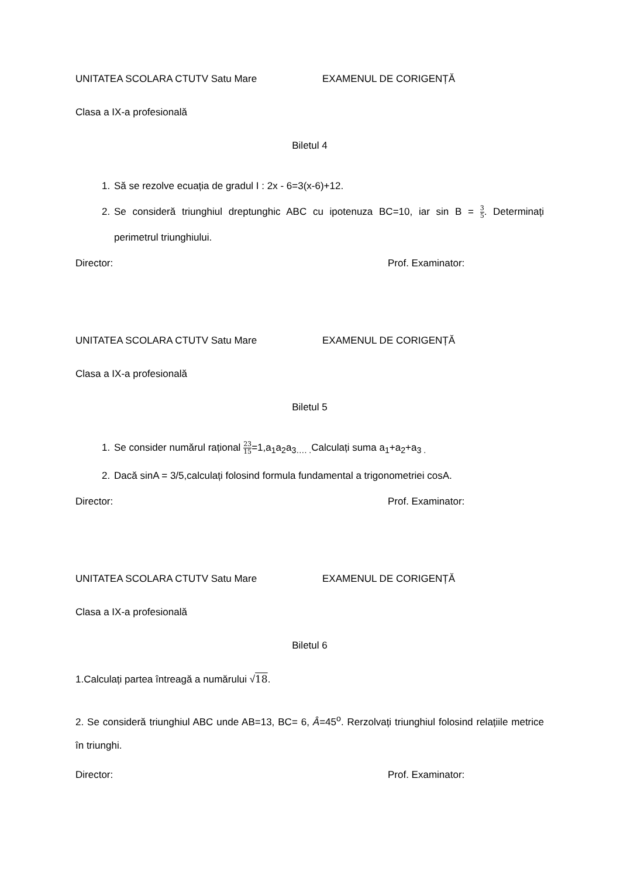UNITATEA SCOLARA CTUTV Satu Mare EXAMENUL DE CORIGENȚĂ
Clasa a IX-a profesională
Biletul 4
1. Să se rezolve ecuația de gradul I : 2x - 6=3(x-6)+12.
2. Se consideră triunghiul dreptunghic ABC cu ipotenuza BC=10, iar sin B = 3 5. Determinați perimetrul triunghiului.
Director: Prof. Examinator:
UNITATEA SCOLARA CTUTV Satu Mare EXAMENUL DE CORIGENȚĂ
Clasa a IX-a profesională
Biletul 5
1. Se consider numărul rațional 23 15=1,a<sub>1</sub>a<sub>2</sub>a<sub>3…. .</sub>Calculați suma a<sub>1</sub>+a<sub>2</sub>+a<sub>3 .</sub>
2. Dacă sinA = 3/5,calculați folosind formula fundamental a trigonometriei cosA.
Director: Prof. Examinator:
UNITATEA SCOLARA CTUTV Satu Mare EXAMENUL DE CORIGENȚĂ
Clasa a IX-a profesională
Biletul 6
1.Calculați partea întreagă a numărului √18.
2. Se consideră triunghiul ABC unde AB=13, BC= 6, Â=45<sup>o</sup>. Rerzolvați triunghiul folosind relațiile metrice în triunghi.
Director: Prof. Examinator: